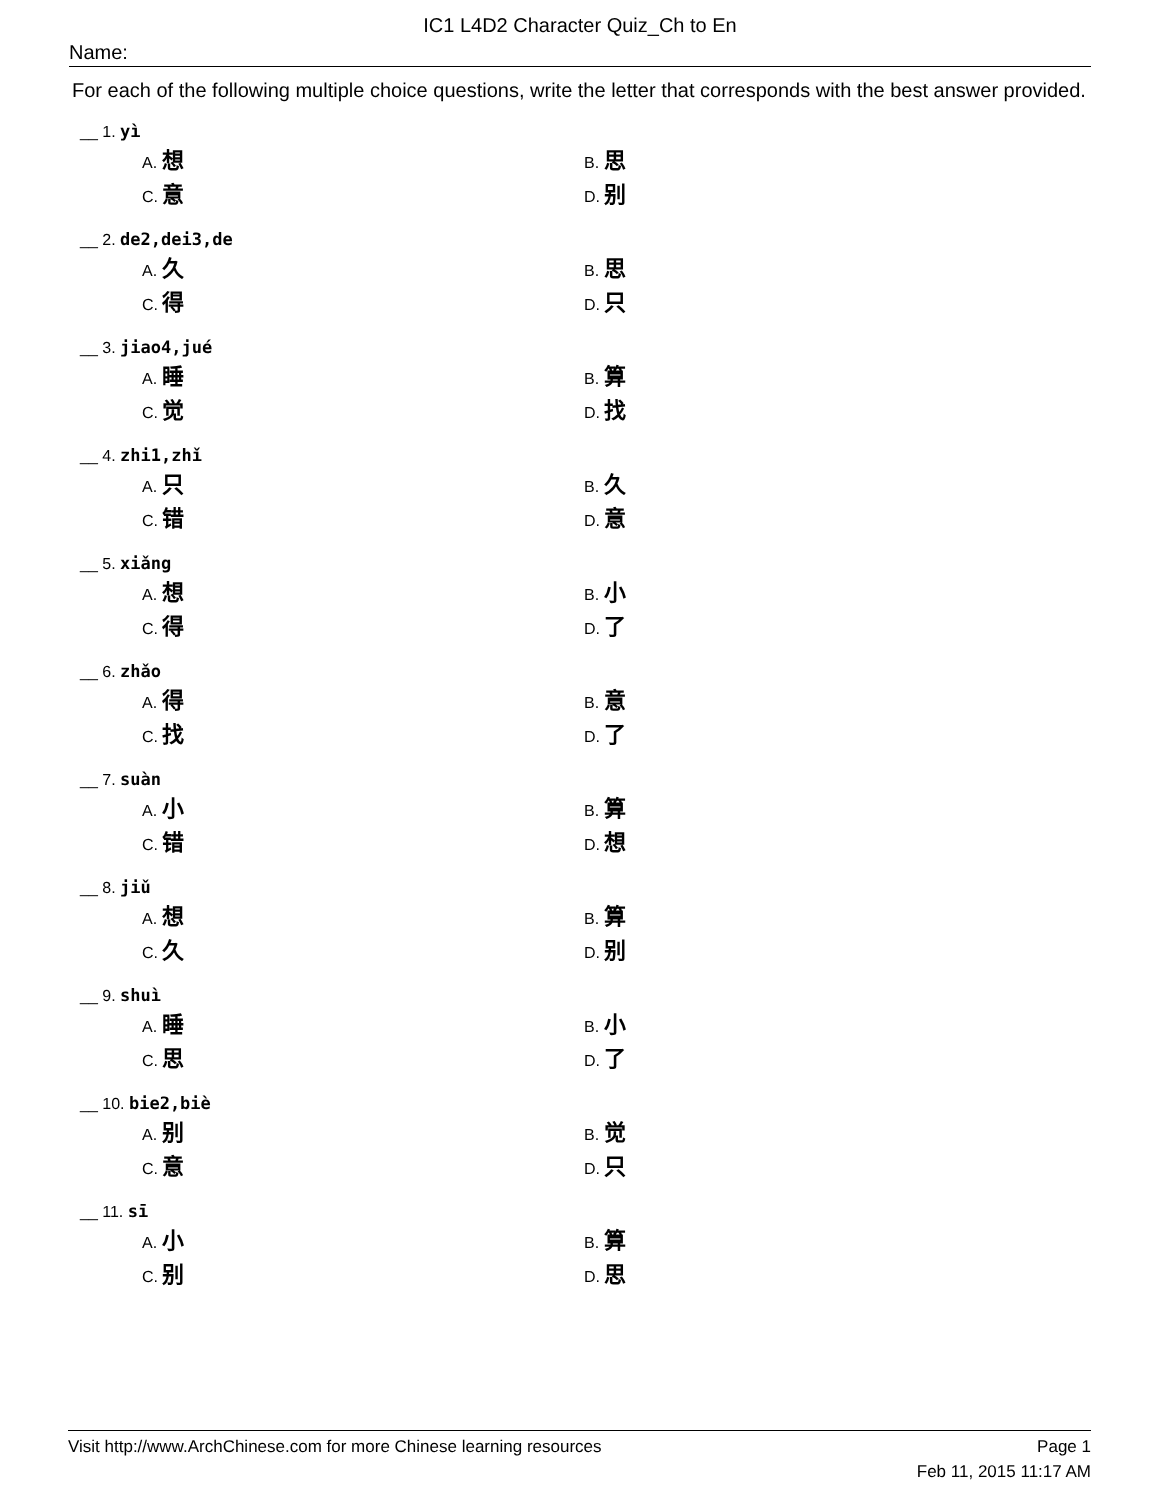IC1 L4D2 Character Quiz_Ch to En
Name:
For each of the following multiple choice questions, write the letter that corresponds with the best answer provided.
__ 1. yì
A. 想 B. 思
C. 意 D. 别
__ 2. de2,dei3,de
A. 久 B. 思
C. 得 D. 只
__ 3. jiao4,jué
A. 睡 B. 算
C. 觉 D. 找
__ 4. zhi1,zhǐ
A. 只 B. 久
C. 错 D. 意
__ 5. xiǎng
A. 想 B. 小
C. 得 D. 了
__ 6. zhǎo
A. 得 B. 意
C. 找 D. 了
__ 7. suàn
A. 小 B. 算
C. 错 D. 想
__ 8. jiǔ
A. 想 B. 算
C. 久 D. 别
__ 9. shuì
A. 睡 B. 小
C. 思 D. 了
__ 10. bie2,biè
A. 别 B. 觉
C. 意 D. 只
__ 11. sī
A. 小 B. 算
C. 别 D. 思
Visit http://www.ArchChinese.com for more Chinese learning resources Page 1
Feb 11, 2015 11:17 AM